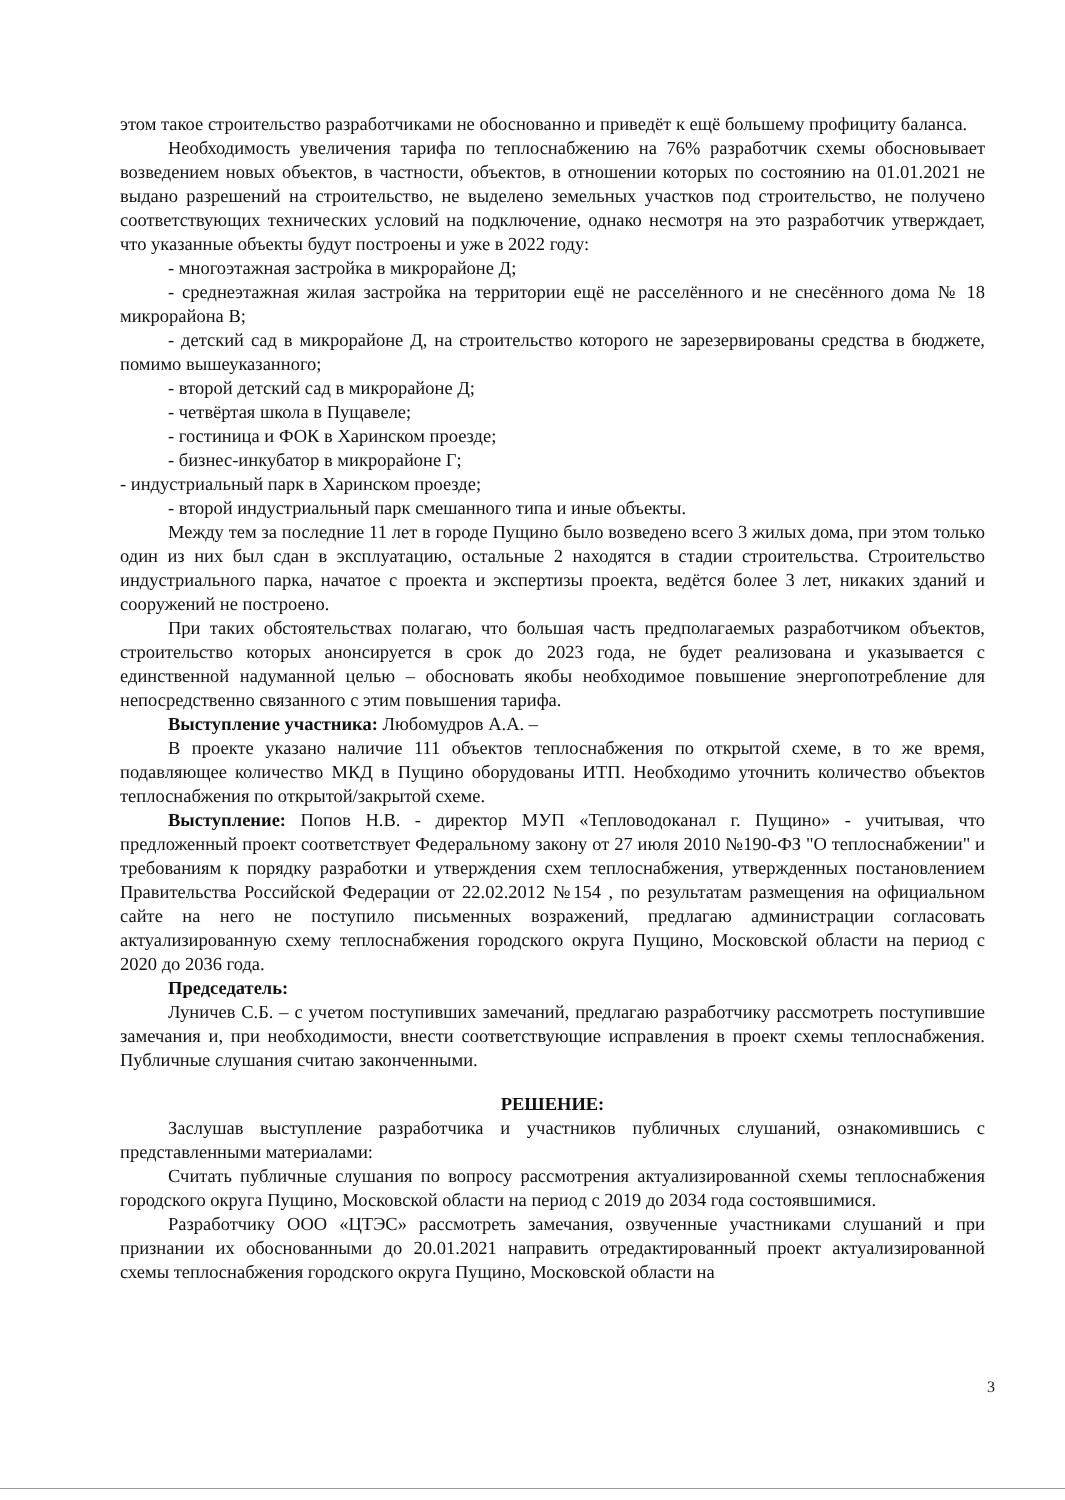этом такое строительство разработчиками не обоснованно и приведёт к ещё большему профициту баланса.
Необходимость увеличения тарифа по теплоснабжению на 76% разработчик схемы обосновывает возведением новых объектов, в частности, объектов, в отношении которых по состоянию на 01.01.2021 не выдано разрешений на строительство, не выделено земельных участков под строительство, не получено соответствующих технических условий на подключение, однако несмотря на это разработчик утверждает, что указанные объекты будут построены и уже в 2022 году:
- многоэтажная застройка в микрорайоне Д;
- среднеэтажная жилая застройка на территории ещё не расселённого и не снесённого дома № 18 микрорайона В;
- детский сад в микрорайоне Д, на строительство которого не зарезервированы средства в бюджете, помимо вышеуказанного;
- второй детский сад в микрорайоне Д;
- четвёртая школа в Пущавеле;
- гостиница и ФОК в Харинском проезде;
- бизнес-инкубатор в микрорайоне Г;
- индустриальный парк в Харинском проезде;
- второй индустриальный парк смешанного типа и иные объекты.
Между тем за последние 11 лет в городе Пущино было возведено всего 3 жилых дома, при этом только один из них был сдан в эксплуатацию, остальные 2 находятся в стадии строительства. Строительство индустриального парка, начатое с проекта и экспертизы проекта, ведётся более 3 лет, никаких зданий и сооружений не построено.
При таких обстоятельствах полагаю, что большая часть предполагаемых разработчиком объектов, строительство которых анонсируется в срок до 2023 года, не будет реализована и указывается с единственной надуманной целью – обосновать якобы необходимое повышение энергопотребление для непосредственно связанного с этим повышения тарифа.
Выступление участника: Любомудров А.А. –
В проекте указано наличие 111 объектов теплоснабжения по открытой схеме, в то же время, подавляющее количество МКД в Пущино оборудованы ИТП. Необходимо уточнить количество объектов теплоснабжения по открытой/закрытой схеме.
Выступление: Попов Н.В. - директор МУП «Тепловодоканал г. Пущино» - учитывая, что предложенный проект соответствует Федеральному закону от 27 июля 2010 №190-ФЗ "О теплоснабжении" и требованиям к порядку разработки и утверждения схем теплоснабжения, утвержденных постановлением Правительства Российской Федерации от 22.02.2012 №154 , по результатам размещения на официальном сайте на него не поступило письменных возражений, предлагаю администрации согласовать актуализированную схему теплоснабжения городского округа Пущино, Московской области на период с 2020 до 2036 года.
Председатель:
Луничев С.Б. – с учетом поступивших замечаний, предлагаю разработчику рассмотреть поступившие замечания и, при необходимости, внести соответствующие исправления в проект схемы теплоснабжения. Публичные слушания считаю законченными.
РЕШЕНИЕ:
Заслушав выступление разработчика и участников публичных слушаний, ознакомившись с представленными материалами:
Считать публичные слушания по вопросу рассмотрения актуализированной схемы теплоснабжения городского округа Пущино, Московской области на период с 2019 до 2034 года состоявшимися.
Разработчику ООО «ЦТЭС» рассмотреть замечания, озвученные участниками слушаний и при признании их обоснованными до 20.01.2021 направить отредактированный проект актуализированной схемы теплоснабжения городского округа Пущино, Московской области на
3